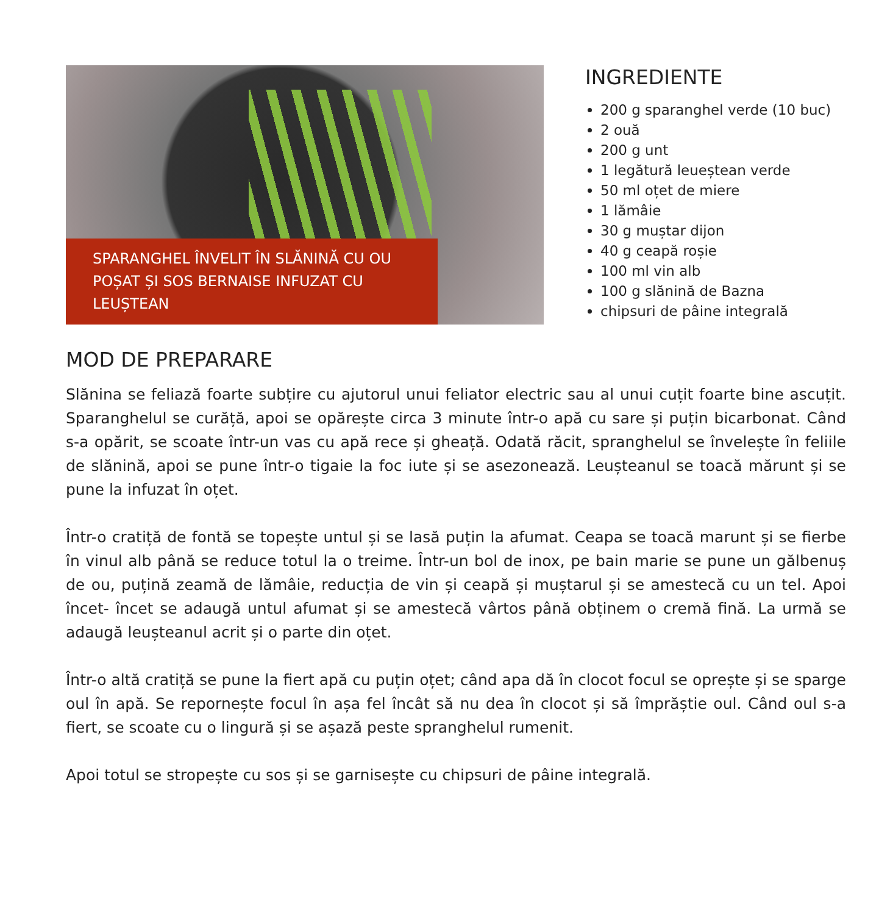SPARANGHEL ÎNVELIT ÎN SLĂNINĂ CU OU
POȘAT ȘI SOS BERNAISE INFUZAT CU LEUȘTEAN
INGREDIENTE
200 g sparanghel verde (10 buc)
2 ouă
200 g unt
1 legătură leueștean verde
50 ml oțet de miere
1 lămâie
30 g muștar dijon
40 g ceapă roșie
100 ml vin alb
100 g slănină de Bazna
chipsuri de pâine integrală
MOD DE PREPARARE
Slănina se feliază foarte subțire cu ajutorul unui feliator electric sau al unui cuțit foarte bine ascuțit. Sparanghelul se curăță, apoi se opărește circa 3 minute într-o apă cu sare și puțin bicarbonat. Când s-a opărit, se scoate într-un vas cu apă rece și gheață. Odată răcit, spranghelul se învelește în feliile de slănină, apoi se pune într-o tigaie la foc iute și se asezonează. Leușteanul se toacă mărunt și se pune la infuzat în oțet.
Într-o cratiță de fontă se topește untul și se lasă puțin la afumat. Ceapa se toacă marunt și se fierbe în vinul alb până se reduce totul la o treime. Într-un bol de inox, pe bain marie se pune un gălbenuș de ou, puțină zeamă de lămâie, reducția de vin și ceapă și muștarul și se amestecă cu un tel. Apoi încet- încet se adaugă untul afumat și se amestecă vârtos până obținem o cremă fină. La urmă se adaugă leușteanul acrit și o parte din oțet.
Într-o altă cratiță se pune la fiert apă cu puțin oțet; când apa dă în clocot focul se oprește și se sparge oul în apă. Se repornește focul în așa fel încât să nu dea în clocot și să împrăștie oul. Când oul s-a fiert, se scoate cu o lingură și se așază peste spranghelul rumenit.
Apoi totul se stropește cu sos și se garnisește cu chipsuri de pâine integrală.